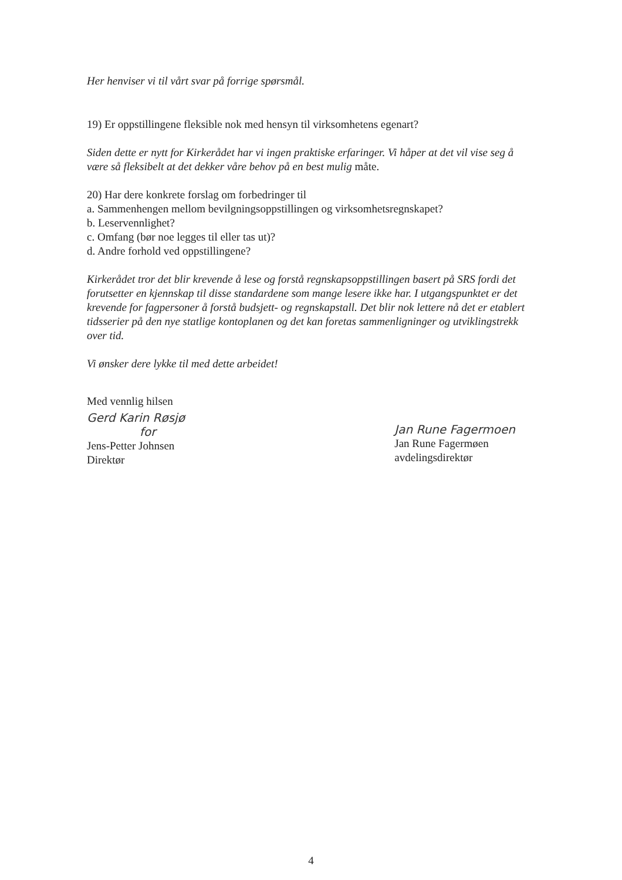Her henviser vi til vårt svar på forrige spørsmål.
19) Er oppstillingene fleksible nok med hensyn til virksomhetens egenart?
Siden dette er nytt for Kirkerådet har vi ingen praktiske erfaringer. Vi håper at det vil vise seg å være så fleksibelt at det dekker våre behov på en best mulig måte.
20) Har dere konkrete forslag om forbedringer til
a. Sammenhengen mellom bevilgningsoppstillingen og virksomhetsregnskapet?
b. Leservennlighet?
c. Omfang (bør noe legges til eller tas ut)?
d. Andre forhold ved oppstillingene?
Kirkerådet tror det blir krevende å lese og forstå regnskapsoppstillingen basert på SRS fordi det forutsetter en kjennskap til disse standardene som mange lesere ikke har. I utgangspunktet er det krevende for fagpersoner å forstå budsjett- og regnskapstall. Det blir nok lettere nå det er etablert tidsserier på den nye statlige kontoplanen og det kan foretas sammenligninger og utviklingstrekk over tid.
Vi ønsker dere lykke til med dette arbeidet!
Med vennlig hilsen
Gerd Karin Røsjø
for
Jens-Petter Johnsen
Direktør
Jan Rune Fagermoen
Jan Rune Fagermøen
avdelingsdirektør
4